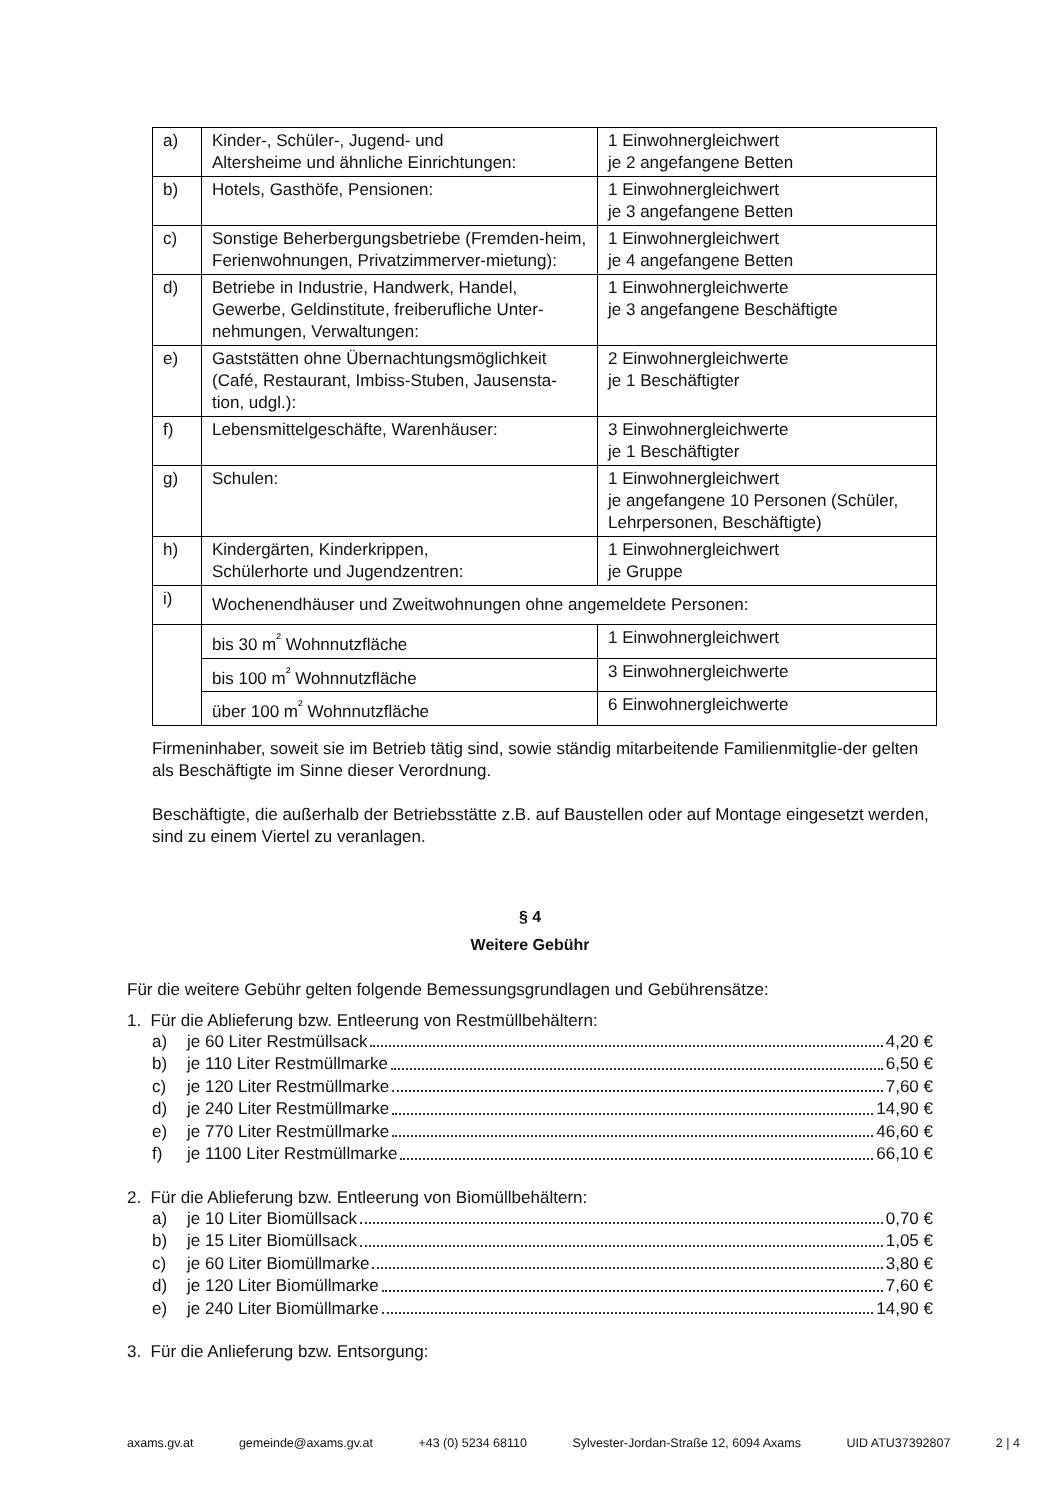| a) | Kinder-, Schüler-, Jugend- und Altersheime und ähnliche Einrichtungen: | 1 Einwohnergleichwert je 2 angefangene Betten |
| b) | Hotels, Gasthöfe, Pensionen: | 1 Einwohnergleichwert je 3 angefangene Betten |
| c) | Sonstige Beherbergungsbetriebe (Fremden-heim, Ferienwohnungen, Privatzimmerver-mietung): | 1 Einwohnergleichwert je 4 angefangene Betten |
| d) | Betriebe in Industrie, Handwerk, Handel, Gewerbe, Geldinstitute, freiberufliche Unter-nehmungen, Verwaltungen: | 1 Einwohnergleichwerte je 3 angefangene Beschäftigte |
| e) | Gaststätten ohne Übernachtungsmöglichkeit (Café, Restaurant, Imbiss-Stuben, Jausensta-tion, udgl.): | 2 Einwohnergleichwerte je 1 Beschäftigter |
| f) | Lebensmittelgeschäfte, Warenhäuser: | 3 Einwohnergleichwerte je 1 Beschäftigter |
| g) | Schulen: | 1 Einwohnergleichwert je angefangene 10 Personen (Schüler, Lehrpersonen, Beschäftigte) |
| h) | Kindergärten, Kinderkrippen, Schülerhorte und Jugendzentren: | 1 Einwohnergleichwert je Gruppe |
| i) | Wochenendhäuser und Zweitwohnungen ohne angemeldete Personen: | |
| | bis 30 m<sup>²</sup> Wohnnutzfläche | 1 Einwohnergleichwert |
| | bis 100 m<sup>²</sup> Wohnnutzfläche | 3 Einwohnergleichwerte |
| | über 100 m<sup>²</sup> Wohnnutzfläche | 6 Einwohnergleichwerte |
Firmeninhaber, soweit sie im Betrieb tätig sind, sowie ständig mitarbeitende Familienmitglie-der gelten als Beschäftigte im Sinne dieser Verordnung.
Beschäftigte, die außerhalb der Betriebsstätte z.B. auf Baustellen oder auf Montage eingesetzt werden, sind zu einem Viertel zu veranlagen.
§ 4
Weitere Gebühr
Für die weitere Gebühr gelten folgende Bemessungsgrundlagen und Gebührensätze:
1. Für die Ablieferung bzw. Entleerung von Restmüllbehältern:
a) je 60 Liter Restmüllsack 4,20 €
b) je 110 Liter Restmüllmarke 6,50 €
c) je 120 Liter Restmüllmarke 7,60 €
d) je 240 Liter Restmüllmarke 14,90 €
e) je 770 Liter Restmüllmarke 46,60 €
f) je 1100 Liter Restmüllmarke 66,10 €
2. Für die Ablieferung bzw. Entleerung von Biomüllbehältern:
a) je 10 Liter Biomüllsack 0,70 €
b) je 15 Liter Biomüllsack 1,05 €
c) je 60 Liter Biomüllmarke 3,80 €
d) je 120 Liter Biomüllmarke 7,60 €
e) je 240 Liter Biomüllmarke 14,90 €
3. Für die Anlieferung bzw. Entsorgung:
axams.gv.at gemeinde@axams.gv.at +43 (0) 5234 68110 Sylvester-Jordan-Straße 12, 6094 Axams UID ATU37392807 2 | 4